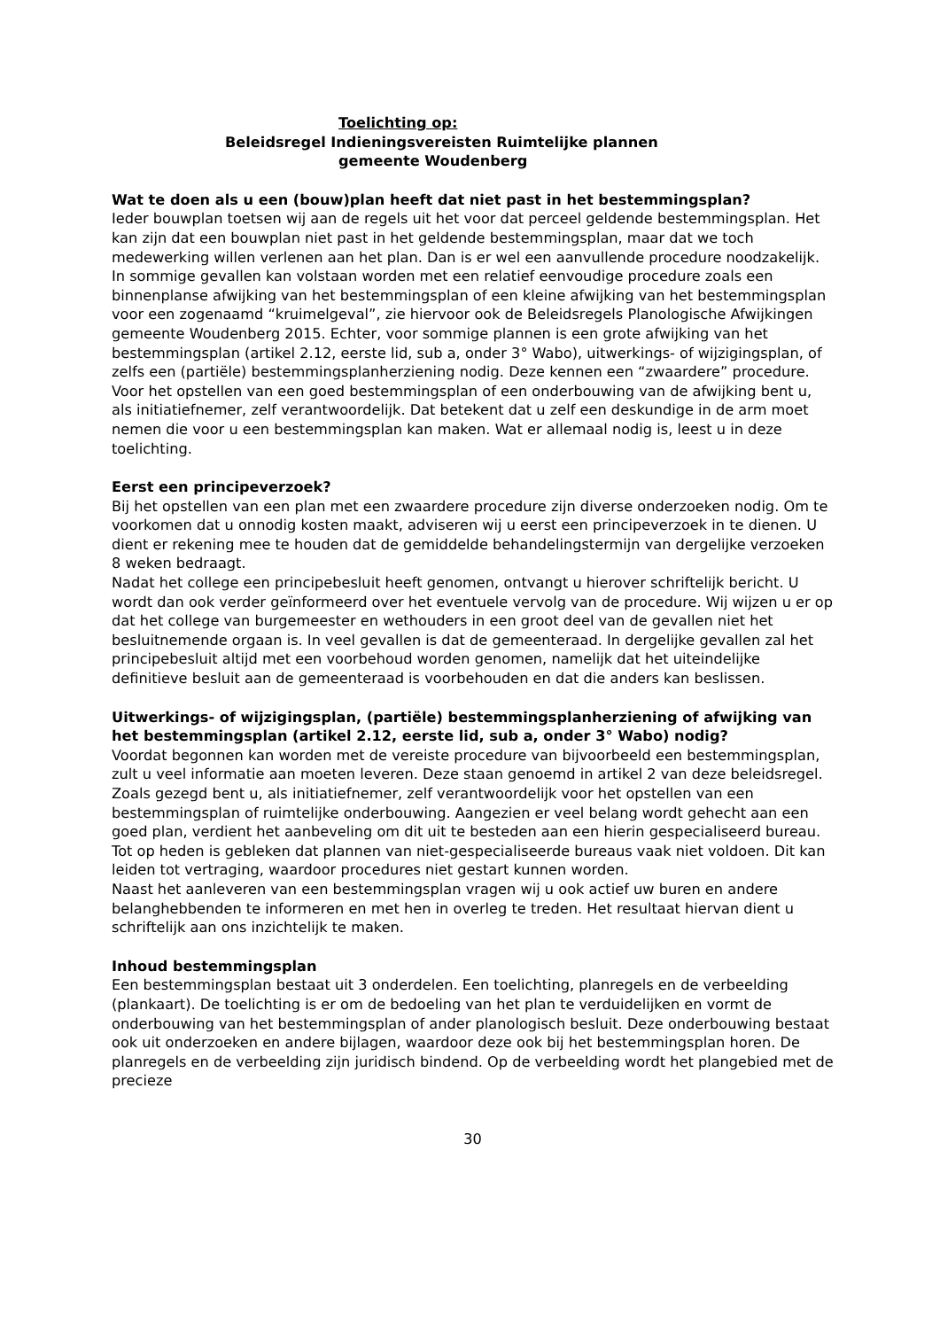Toelichting op:
Beleidsregel Indieningsvereisten Ruimtelijke plannen
gemeente Woudenberg
Wat te doen als u een (bouw)plan heeft dat niet past in het bestemmingsplan?
Ieder bouwplan toetsen wij aan de regels uit het voor dat perceel geldende bestemmingsplan. Het kan zijn dat een bouwplan niet past in het geldende bestemmingsplan, maar dat we toch medewerking willen verlenen aan het plan. Dan is er wel een aanvullende procedure noodzakelijk.
In sommige gevallen kan volstaan worden met een relatief eenvoudige procedure zoals een binnenplanse afwijking van het bestemmingsplan of een kleine afwijking van het bestemmingsplan voor een zogenaamd “kruimelgeval”, zie hiervoor ook de Beleidsregels Planologische Afwijkingen gemeente Woudenberg 2015. Echter, voor sommige plannen is een grote afwijking van het bestemmingsplan (artikel 2.12, eerste lid, sub a, onder 3° Wabo), uitwerkings- of wijzigingsplan, of zelfs een (partiële) bestemmingsplanherziening nodig. Deze kennen een “zwaardere” procedure.
Voor het opstellen van een goed bestemmingsplan of een onderbouwing van de afwijking bent u, als initiatiefnemer, zelf verantwoordelijk. Dat betekent dat u zelf een deskundige in de arm moet nemen die voor u een bestemmingsplan kan maken. Wat er allemaal nodig is, leest u in deze toelichting.
Eerst een principeverzoek?
Bij het opstellen van een plan met een zwaardere procedure zijn diverse onderzoeken nodig. Om te voorkomen dat u onnodig kosten maakt, adviseren wij u eerst een principeverzoek in te dienen. U dient er rekening mee te houden dat de gemiddelde behandelingstermijn van dergelijke verzoeken 8 weken bedraagt.
Nadat het college een principebesluit heeft genomen, ontvangt u hierover schriftelijk bericht. U wordt dan ook verder geïnformeerd over het eventuele vervolg van de procedure. Wij wijzen u er op dat het college van burgemeester en wethouders in een groot deel van de gevallen niet het besluitnemende orgaan is. In veel gevallen is dat de gemeenteraad. In dergelijke gevallen zal het principebesluit altijd met een voorbehoud worden genomen, namelijk dat het uiteindelijke definitieve besluit aan de gemeenteraad is voorbehouden en dat die anders kan beslissen.
Uitwerkings- of wijzigingsplan, (partiële) bestemmingsplanherziening of afwijking van het bestemmingsplan (artikel 2.12, eerste lid, sub a, onder 3° Wabo) nodig?
Voordat begonnen kan worden met de vereiste procedure van bijvoorbeeld een bestemmingsplan, zult u veel informatie aan moeten leveren. Deze staan genoemd in artikel 2 van deze beleidsregel.
Zoals gezegd bent u, als initiatiefnemer, zelf verantwoordelijk voor het opstellen van een bestemmingsplan of ruimtelijke onderbouwing. Aangezien er veel belang wordt gehecht aan een goed plan, verdient het aanbeveling om dit uit te besteden aan een hierin gespecialiseerd bureau. Tot op heden is gebleken dat plannen van niet-gespecialiseerde bureaus vaak niet voldoen. Dit kan leiden tot vertraging, waardoor procedures niet gestart kunnen worden.
Naast het aanleveren van een bestemmingsplan vragen wij u ook actief uw buren en andere belanghebbenden te informeren en met hen in overleg te treden. Het resultaat hiervan dient u schriftelijk aan ons inzichtelijk te maken.
Inhoud bestemmingsplan
Een bestemmingsplan bestaat uit 3 onderdelen. Een toelichting, planregels en de verbeelding (plankaart). De toelichting is er om de bedoeling van het plan te verduidelijken en vormt de onderbouwing van het bestemmingsplan of ander planologisch besluit. Deze onderbouwing bestaat ook uit onderzoeken en andere bijlagen, waardoor deze ook bij het bestemmingsplan horen. De planregels en de verbeelding zijn juridisch bindend. Op de verbeelding wordt het plangebied met de precieze
30